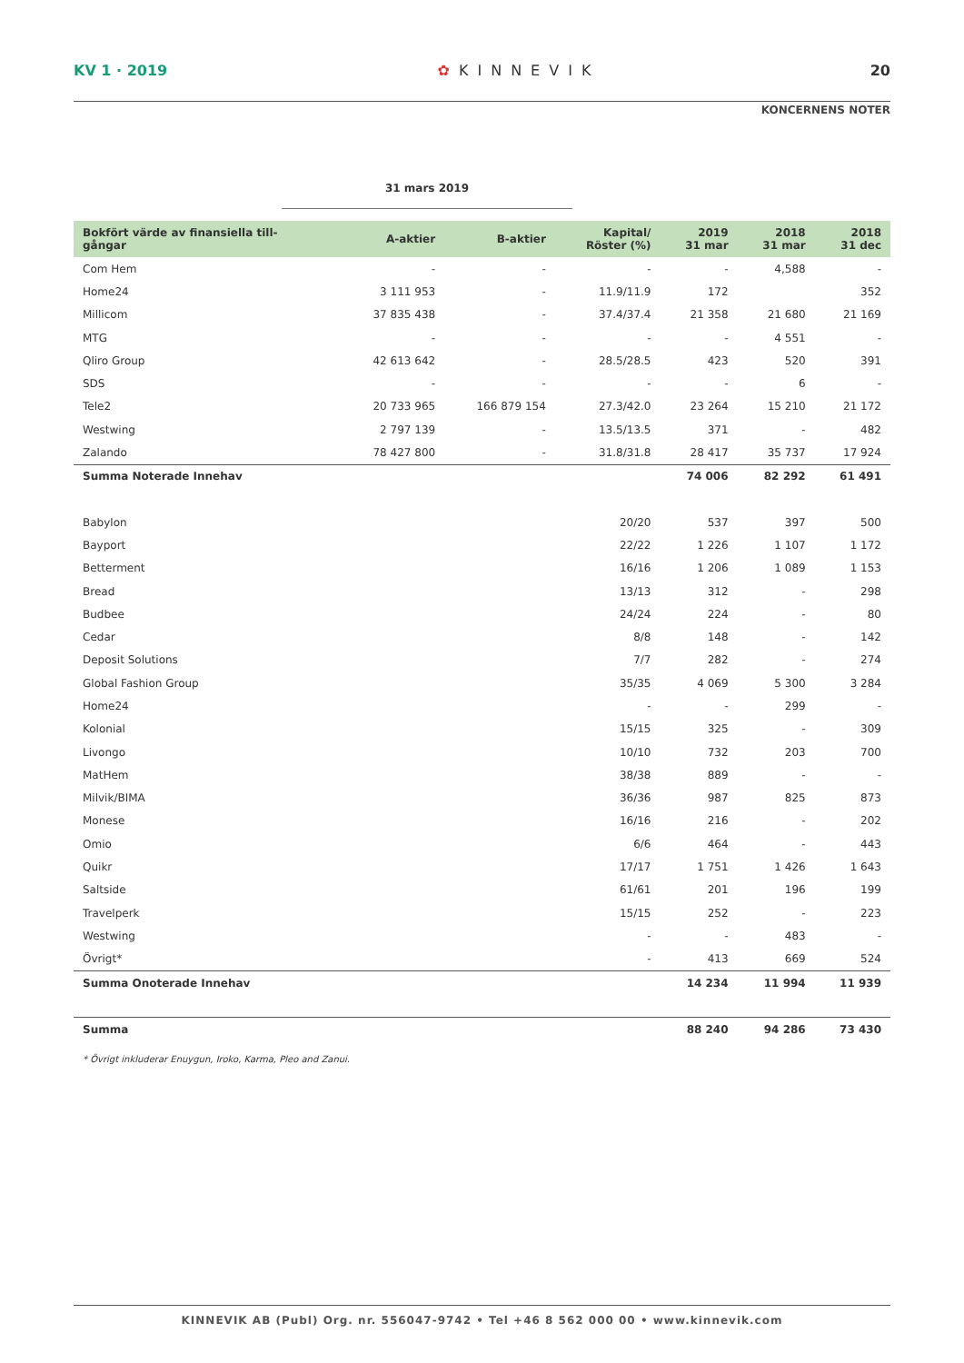KV 1 · 2019 ✿ KINNEVIK 20
KONCERNENS NOTER
31 mars 2019
| Bokfört värde av finansiella till- gångar | A-aktier | B-aktier | Kapital/ Röster (%) | 2019 31 mar | 2018 31 mar | 2018 31 dec |
| --- | --- | --- | --- | --- | --- | --- |
| Com Hem | - | - | - | - | 4,588 | - |
| Home24 | 3 111 953 | - | 11.9/11.9 | 172 | | 352 |
| Millicom | 37 835 438 | - | 37.4/37.4 | 21 358 | 21 680 | 21 169 |
| MTG | - | - | - | - | 4 551 | - |
| Qliro Group | 42 613 642 | - | 28.5/28.5 | 423 | 520 | 391 |
| SDS | - | - | - | - | 6 | - |
| Tele2 | 20 733 965 | 166 879 154 | 27.3/42.0 | 23 264 | 15 210 | 21 172 |
| Westwing | 2 797 139 | - | 13.5/13.5 | 371 | - | 482 |
| Zalando | 78 427 800 | - | 31.8/31.8 | 28 417 | 35 737 | 17 924 |
| Summa Noterade Innehav | | | | 74 006 | 82 292 | 61 491 |
| Babylon | | | 20/20 | 537 | 397 | 500 |
| Bayport | | | 22/22 | 1 226 | 1 107 | 1 172 |
| Betterment | | | 16/16 | 1 206 | 1 089 | 1 153 |
| Bread | | | 13/13 | 312 | - | 298 |
| Budbee | | | 24/24 | 224 | - | 80 |
| Cedar | | | 8/8 | 148 | - | 142 |
| Deposit Solutions | | | 7/7 | 282 | - | 274 |
| Global Fashion Group | | | 35/35 | 4 069 | 5 300 | 3 284 |
| Home24 | | | - | - | 299 | - |
| Kolonial | | | 15/15 | 325 | - | 309 |
| Livongo | | | 10/10 | 732 | 203 | 700 |
| MatHem | | | 38/38 | 889 | - | - |
| Milvik/BIMA | | | 36/36 | 987 | 825 | 873 |
| Monese | | | 16/16 | 216 | - | 202 |
| Omio | | | 6/6 | 464 | - | 443 |
| Quikr | | | 17/17 | 1 751 | 1 426 | 1 643 |
| Saltside | | | 61/61 | 201 | 196 | 199 |
| Travelperk | | | 15/15 | 252 | - | 223 |
| Westwing | | | - | - | 483 | - |
| Övrigt* | | | - | 413 | 669 | 524 |
| Summa Onoterade Innehav | | | | 14 234 | 11 994 | 11 939 |
| Summa | | | | 88 240 | 94 286 | 73 430 |
* Övrigt inkluderar Enuygun, Iroko, Karma, Pleo and Zanui.
KINNEVIK AB (Publ) Org. nr. 556047-9742 • Tel +46 8 562 000 00 • www.kinnevik.com